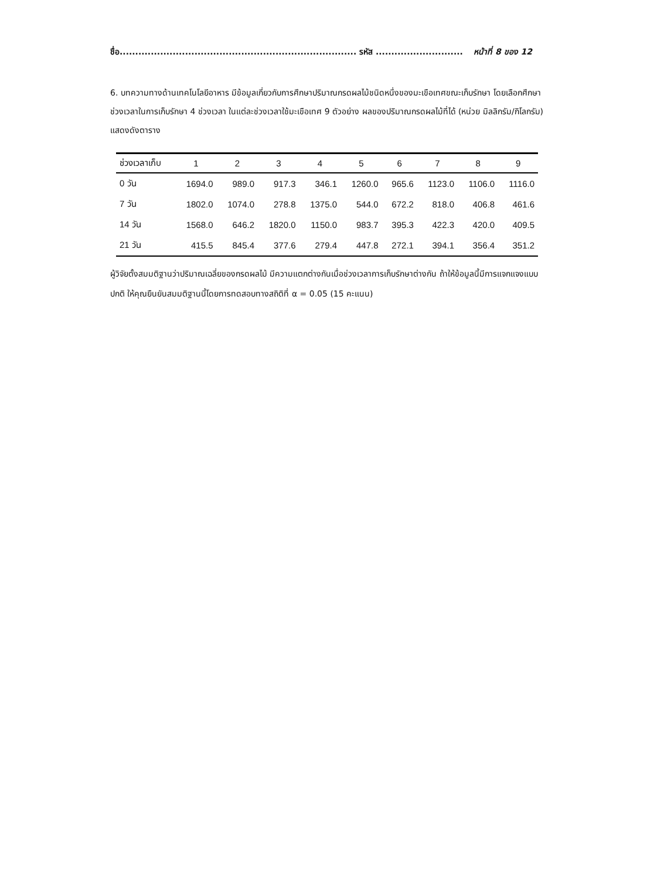ชื่อ............................................................................ รหัส ............................ หน้าที่ 8 ของ 12
6. บทความทางด้านเทคโนโลยีอาหาร มีข้อมูลเกี่ยวกับการศึกษาปริมาณกรดผลไม้ชนิดหนึ่งของมะเขือเทศขณะเก็บรักษา โดยเลือกศึกษาช่วงเวลาในการเก็บรักษา 4 ช่วงเวลา ในแต่ละช่วงเวลาใช้มะเขือเทศ 9 ตัวอย่าง ผลของปริมาณกรดผลไม้ที่ได้ (หน่วย มิลลิกรัม/กิโลกรัม) แสดงดังตาราง
| ช่วงเวลาเก็บ | 1 | 2 | 3 | 4 | 5 | 6 | 7 | 8 | 9 |
| --- | --- | --- | --- | --- | --- | --- | --- | --- | --- |
| 0 วัน | 1694.0 | 989.0 | 917.3 | 346.1 | 1260.0 | 965.6 | 1123.0 | 1106.0 | 1116.0 |
| 7 วัน | 1802.0 | 1074.0 | 278.8 | 1375.0 | 544.0 | 672.2 | 818.0 | 406.8 | 461.6 |
| 14 วัน | 1568.0 | 646.2 | 1820.0 | 1150.0 | 983.7 | 395.3 | 422.3 | 420.0 | 409.5 |
| 21 วัน | 415.5 | 845.4 | 377.6 | 279.4 | 447.8 | 272.1 | 394.1 | 356.4 | 351.2 |
ผู้วิจัยตั้งสมมติฐานว่าปริมาณเฉลี่ยของกรดผลไม้ มีความแตกต่างกันเมื่อช่วงเวลาการเก็บรักษาต่างกัน ถ้าให้ข้อมูลนี้มีการแจกแจงแบบปกติ ให้คุณยืนยันสมมติฐานนี้โดยการทดสอบทางสถิติที่ α = 0.05 (15 คะแนน)